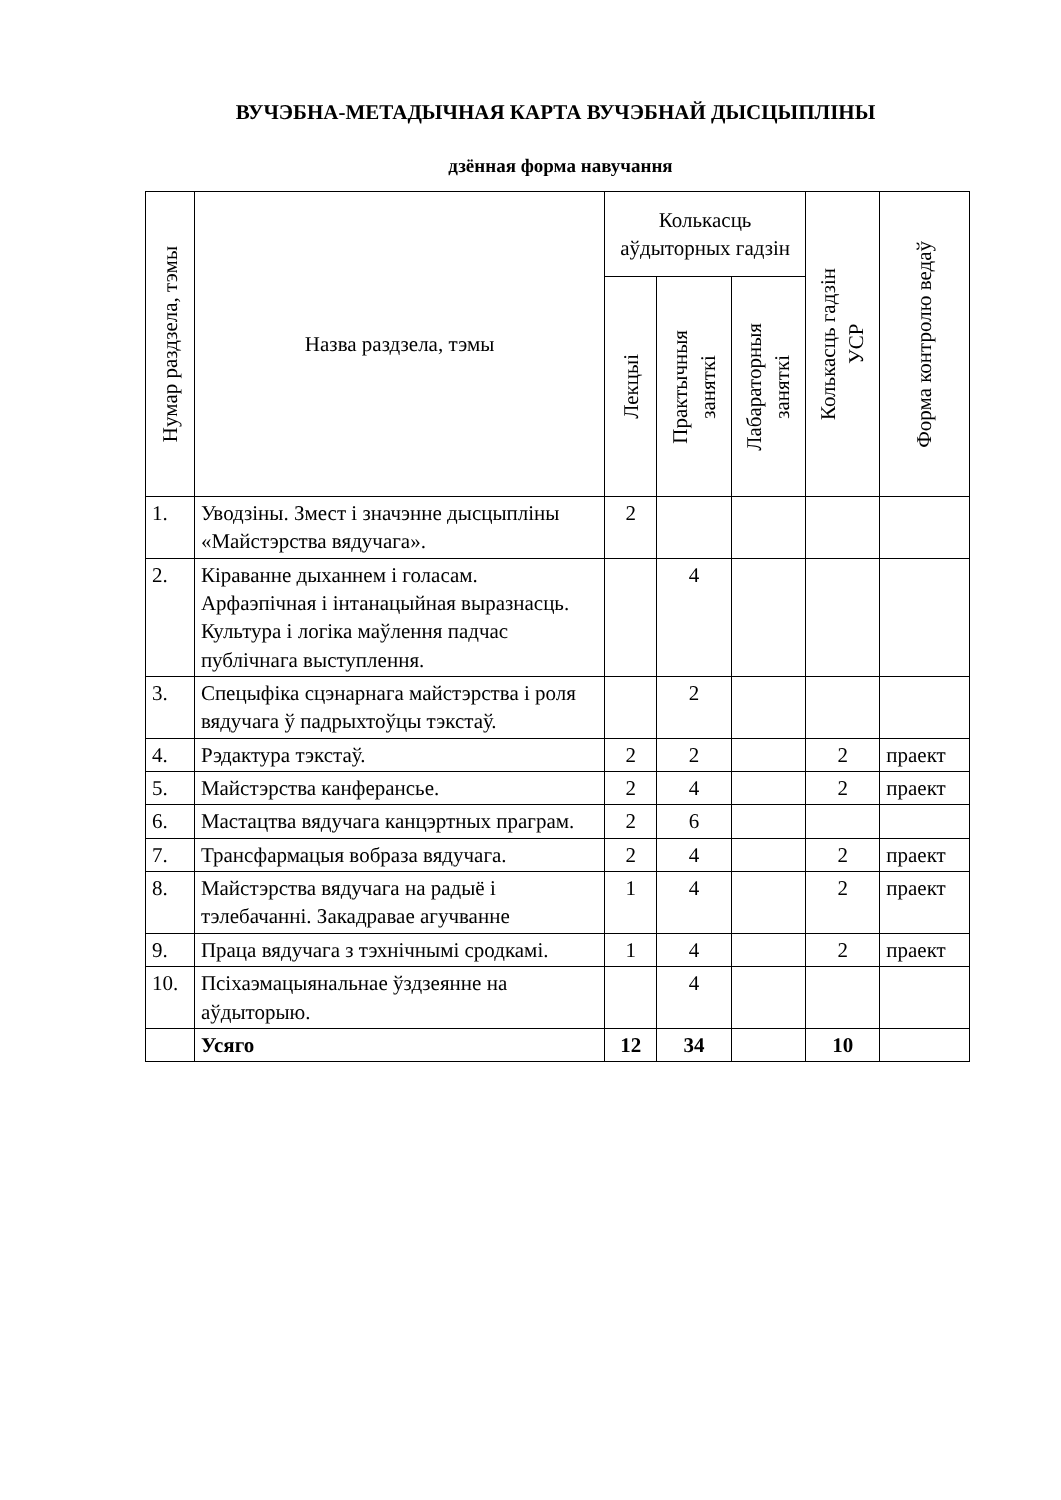ВУЧЭБНА-МЕТАДЫЧНАЯ КАРТА ВУЧЭБНАЙ ДЫСЦЫПЛІНЫ
дзённая форма навучання
| Нумар раздзела, тэмы | Назва раздзела, тэмы | Колькасць аўдыторных гадзін | | | Колькасць гадзін УСР | Форма контролю ведаў |
| --- | --- | --- | --- | --- | --- | --- |
| | | Лекцыі | Практычныя заняткі | Лабараторныя заняткі | | |
| 1. | Уводзіны. Змест і значэнне дысцыпліны «Майстэрства вядучага». | 2 | | | | |
| 2. | Кіраванне дыханнем і голасам. Арфаэпічная і інтанацыйная выразнасць. Культура і логіка маўлення падчас публічнага выступлення. | | 4 | | | |
| 3. | Спецыфіка сцэнарнага майстэрства і роля вядучага ў падрыхтоўцы тэкстаў. | | 2 | | | |
| 4. | Рэдактура тэкстаў. | 2 | 2 | | 2 | праект |
| 5. | Майстэрства канферансье. | 2 | 4 | | 2 | праект |
| 6. | Мастацтва вядучага канцэртных праграм. | 2 | 6 | | | |
| 7. | Трансфармацыя вобраза вядучага. | 2 | 4 | | 2 | праект |
| 8. | Майстэрства вядучага на радыё і тэлебачанні. Закадравае агучванне | 1 | 4 | | 2 | праект |
| 9. | Праца вядучага з тэхнічнымі сродкамі. | 1 | 4 | | 2 | праект |
| 10. | Псіхаэмацыянальнае ўздзеянне на аўдыторыю. | | 4 | | | |
| | Усяго | 12 | 34 | | 10 | |